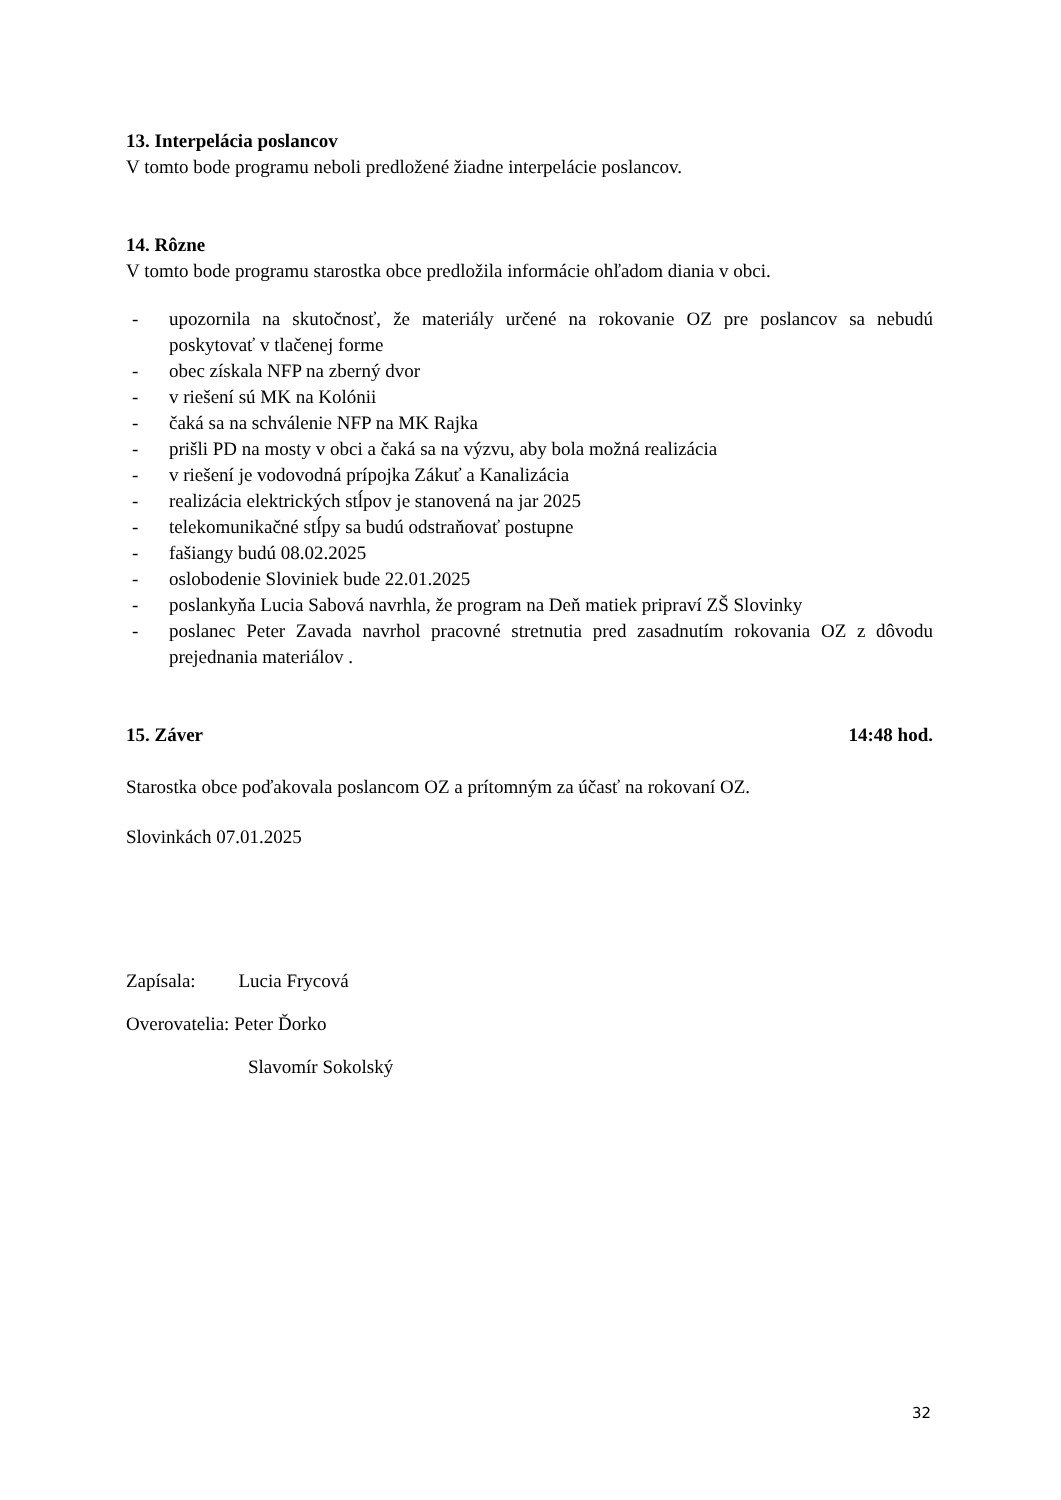13. Interpelácia poslancov
V tomto bode programu neboli predložené žiadne interpelácie poslancov.
14. Rôzne
V tomto bode programu starostka obce predložila informácie ohľadom diania v obci.
- upozornila na skutočnosť, že materiály určené na rokovanie OZ pre poslancov sa nebudú poskytovať v tlačenej forme
- obec získala NFP na zberný dvor
- v riešení sú MK na Kolónii
- čaká sa na schválenie NFP na MK Rajka
- prišli PD na mosty v obci a čaká sa na výzvu, aby bola možná realizácia
- v riešení je vodovodná prípojka Zákuť a Kanalizácia
- realizácia elektrických stĺpov je stanovená na jar 2025
- telekomunikačné stĺpy sa budú odstraňovať postupne
- fašiangy budú 08.02.2025
- oslobodenie Sloviniek bude 22.01.2025
- poslankyňa Lucia Sabová navrhla, že program na Deň matiek pripraví ZŠ Slovinky
- poslanec Peter Zavada navrhol pracovné stretnutia pred zasadnutím rokovania OZ z dôvodu prejednania materiálov .
15. Záver 14:48 hod.
Starostka obce poďakovala poslancom OZ a prítomným za účasť na rokovaní OZ.
Slovinkách 07.01.2025
Zapísala: Lucia Frycová
Overovatelia: Peter Ďorko
Slavomír Sokolský
32